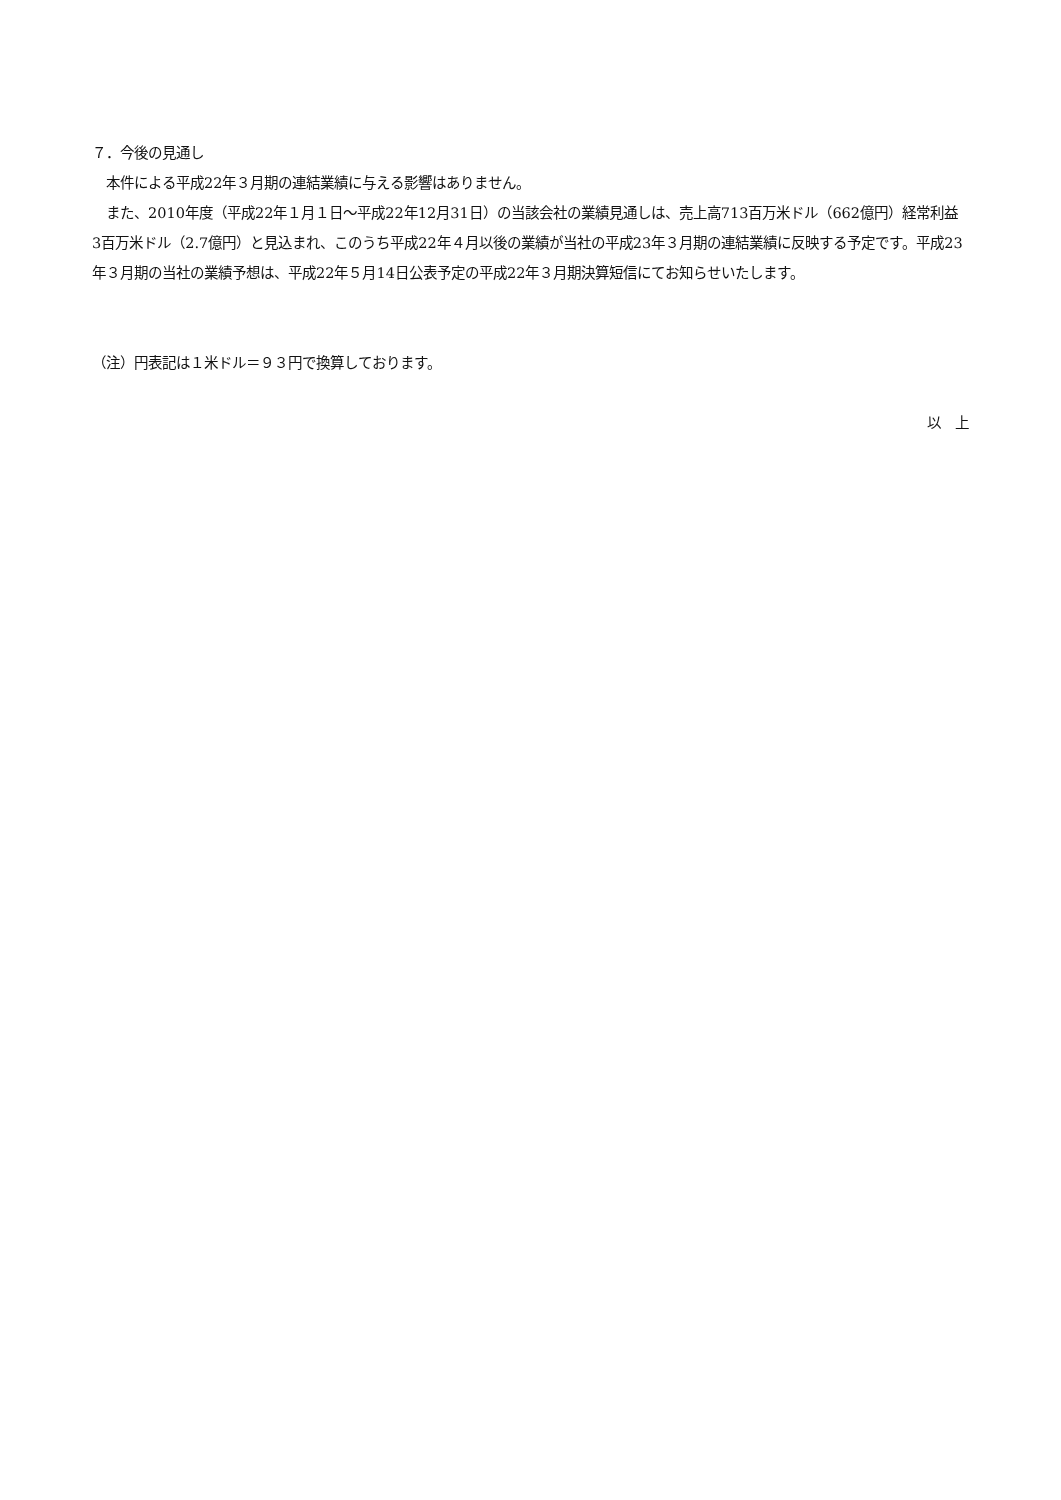７．今後の見通し
　本件による平成22年３月期の連結業績に与える影響はありません。
　また、2010年度（平成22年１月１日～平成22年12月31日）の当該会社の業績見通しは、売上高713百万米ドル（662億円）経常利益　3百万米ドル（2.7億円）と見込まれ、このうち平成22年４月以後の業績が当社の平成23年３月期の連結業績に反映する予定です。平成23年３月期の当社の業績予想は、平成22年５月14日公表予定の平成22年３月期決算短信にてお知らせいたします。
（注）円表記は１米ドル＝９３円で換算しております。
以　上